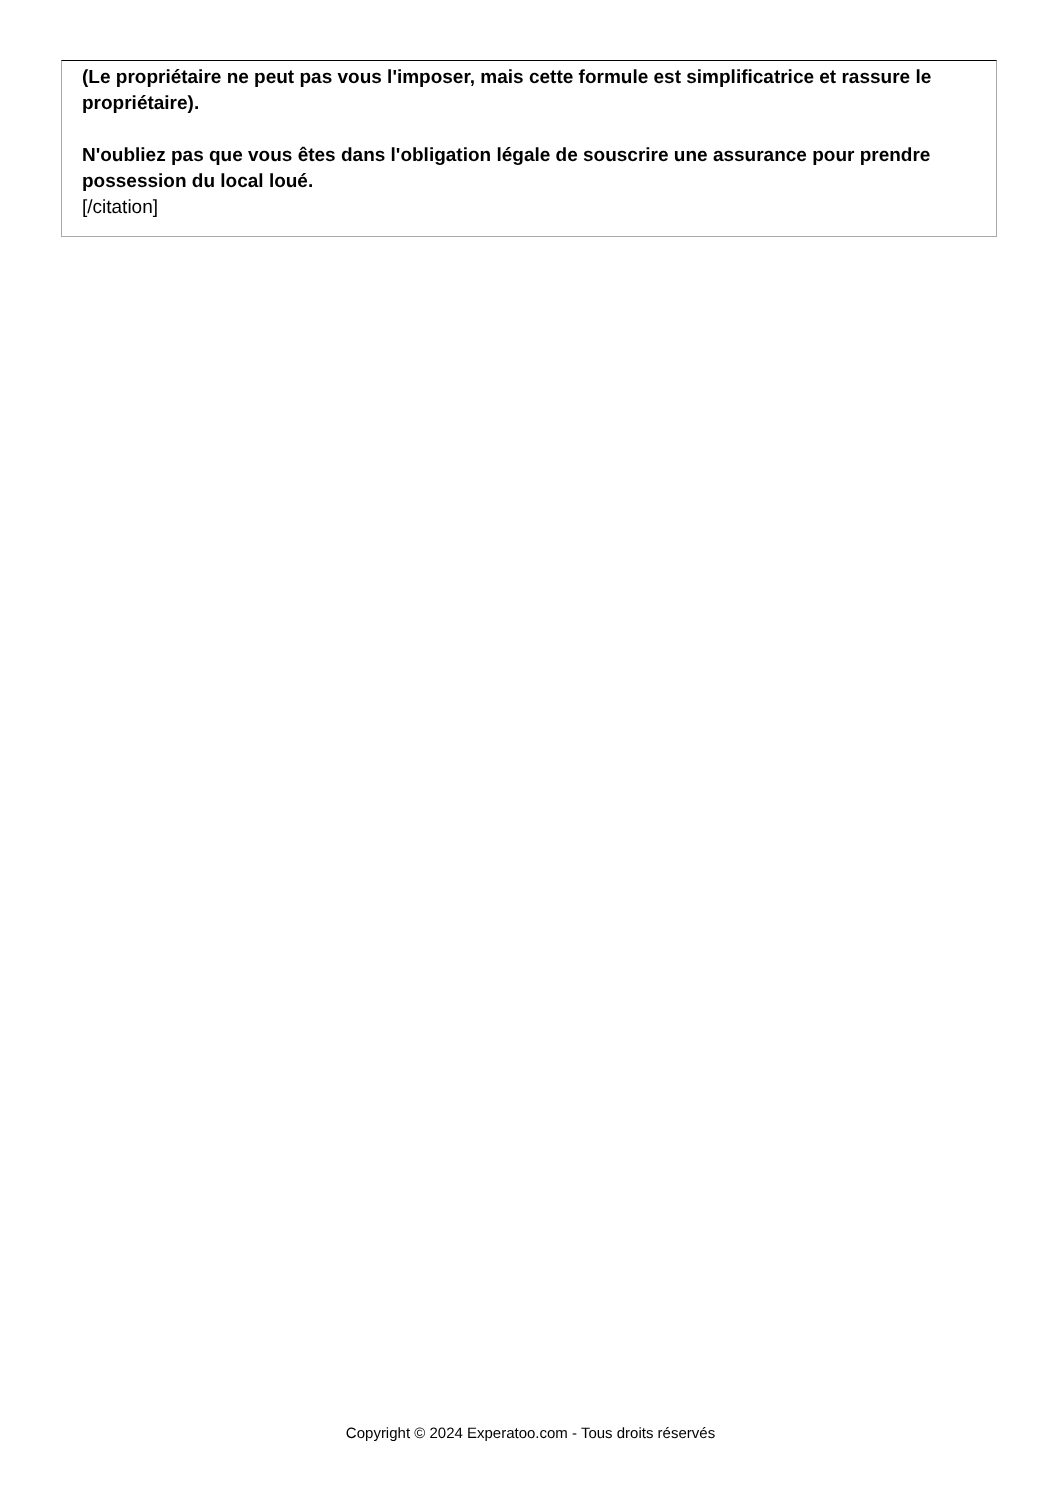(Le propriétaire ne peut pas vous l'imposer, mais cette formule est simplificatrice et rassure le propriétaire).
N'oubliez pas que vous êtes dans l'obligation légale de souscrire une assurance pour prendre possession du local loué.
[/citation]
Copyright © 2024 Experatoo.com - Tous droits réservés